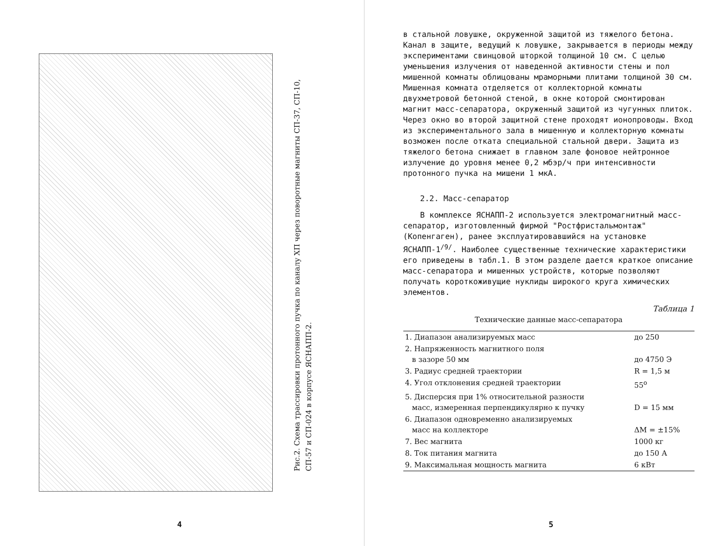Рис.2. Схема трассировки протонного пучка по каналу ХП через поворотные магниты СП-37, СП-10, СП-57 и СП-024 в корпусе ЯСНАПП-2.
4
в стальной ловушке, окруженной защитой из тяжелого бетона. Канал в защите, ведущий к ловушке, закрывается в периоды между экспериментами свинцовой шторкой толщиной 10 см. С целью уменьшения излучения от наведенной активности стены и пол мишенной комнаты облицованы мраморными плитами толщиной 30 см. Мишенная комната отделяется от коллекторной комнаты двухметровой бетонной стеной, в окне которой смонтирован магнит масс-сепаратора, окруженный защитой из чугунных плиток. Через окно во второй защитной стене проходят ионопроводы. Вход из экспериментального зала в мишенную и коллекторную комнаты возможен после отката специальной стальной двери. Защита из тяжелого бетона снижает в главном зале фоновое нейтронное излучение до уровня менее 0,2 мбэр/ч при интенсивности протонного пучка на мишени 1 мкА.
2.2. Масс-сепаратор
В комплексе ЯСНАПП-2 используется электромагнитный масс-сепаратор, изготовленный фирмой "Ростфристальмонтаж" (Копенгаген), ранее эксплуатировавшийся на установке ЯСНАПП-1<sup>/9/</sup>. Наиболее существенные технические характеристики его приведены в табл.1. В этом разделе дается краткое описание масс-сепаратора и мишенных устройств, которые позволяют получать короткоживущие нуклиды широкого круга химических элементов.
Таблица 1
Технические данные масс-сепаратора
| 1. Диапазон анализируемых масс | до 250 |
| 2. Напряженность магнитного поля в зазоре 50 мм | до 4750 Э |
| 3. Радиус средней траектории | R = 1,5 м |
| 4. Угол отклонения средней траектории | 55<sup>o</sup> |
| 5. Дисперсия при 1% относительной разности масс, измеренная перпендикулярно к пучку | D = 15 мм |
| 6. Диапазон одновременно анализируемых масс на коллекторе | ΔM = ±15% |
| 7. Вес магнита | 1000 кг |
| 8. Ток питания магнита | до 150 А |
| 9. Максимальная мощность магнита | 6 кВт |
5